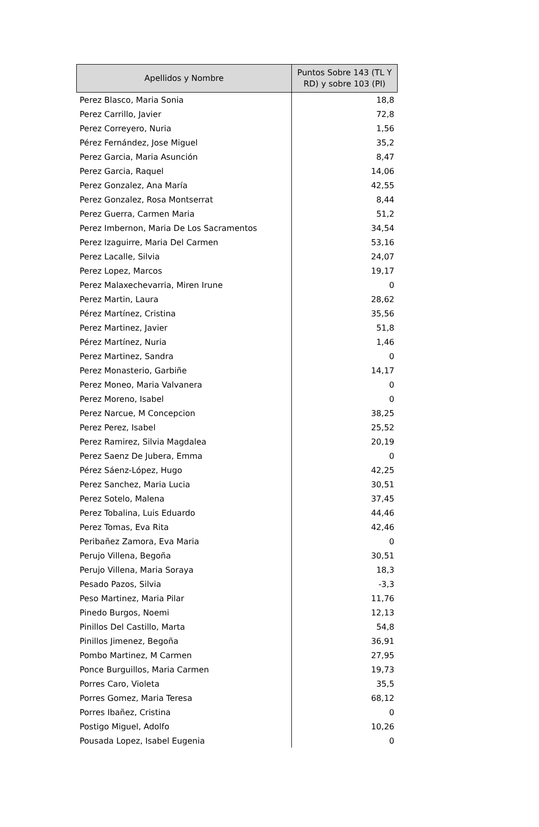| Apellidos y Nombre | Puntos Sobre 143 (TL Y RD) y sobre 103 (PI) |
| --- | --- |
| Perez Blasco, Maria Sonia | 18,8 |
| Perez Carrillo, Javier | 72,8 |
| Perez Correyero, Nuria | 1,56 |
| Pérez Fernández, Jose Miguel | 35,2 |
| Perez Garcia, Maria Asunción | 8,47 |
| Perez Garcia, Raquel | 14,06 |
| Perez Gonzalez, Ana María | 42,55 |
| Perez Gonzalez, Rosa Montserrat | 8,44 |
| Perez Guerra, Carmen Maria | 51,2 |
| Perez Imbernon, Maria De Los Sacramentos | 34,54 |
| Perez Izaguirre, Maria Del Carmen | 53,16 |
| Perez Lacalle, Silvia | 24,07 |
| Perez Lopez, Marcos | 19,17 |
| Perez Malaxechevarria, Miren Irune | 0 |
| Perez Martin, Laura | 28,62 |
| Pérez Martínez, Cristina | 35,56 |
| Perez Martinez, Javier | 51,8 |
| Pérez Martínez, Nuria | 1,46 |
| Perez Martinez, Sandra | 0 |
| Perez Monasterio, Garbiñe | 14,17 |
| Perez Moneo, Maria Valvanera | 0 |
| Perez Moreno, Isabel | 0 |
| Perez Narcue, M Concepcion | 38,25 |
| Perez Perez, Isabel | 25,52 |
| Perez Ramirez, Silvia Magdalea | 20,19 |
| Perez Saenz De Jubera, Emma | 0 |
| Pérez Sáenz-López, Hugo | 42,25 |
| Perez Sanchez, Maria Lucia | 30,51 |
| Perez Sotelo, Malena | 37,45 |
| Perez Tobalina, Luis Eduardo | 44,46 |
| Perez Tomas, Eva Rita | 42,46 |
| Peribañez Zamora, Eva Maria | 0 |
| Perujo Villena, Begoña | 30,51 |
| Perujo Villena, Maria Soraya | 18,3 |
| Pesado Pazos, Silvia | -3,3 |
| Peso Martinez, Maria Pilar | 11,76 |
| Pinedo Burgos, Noemi | 12,13 |
| Pinillos Del Castillo, Marta | 54,8 |
| Pinillos Jimenez, Begoña | 36,91 |
| Pombo Martinez, M Carmen | 27,95 |
| Ponce Burguillos, Maria Carmen | 19,73 |
| Porres Caro, Violeta | 35,5 |
| Porres Gomez, Maria Teresa | 68,12 |
| Porres Ibañez, Cristina | 0 |
| Postigo Miguel, Adolfo | 10,26 |
| Pousada Lopez, Isabel Eugenia | 0 |